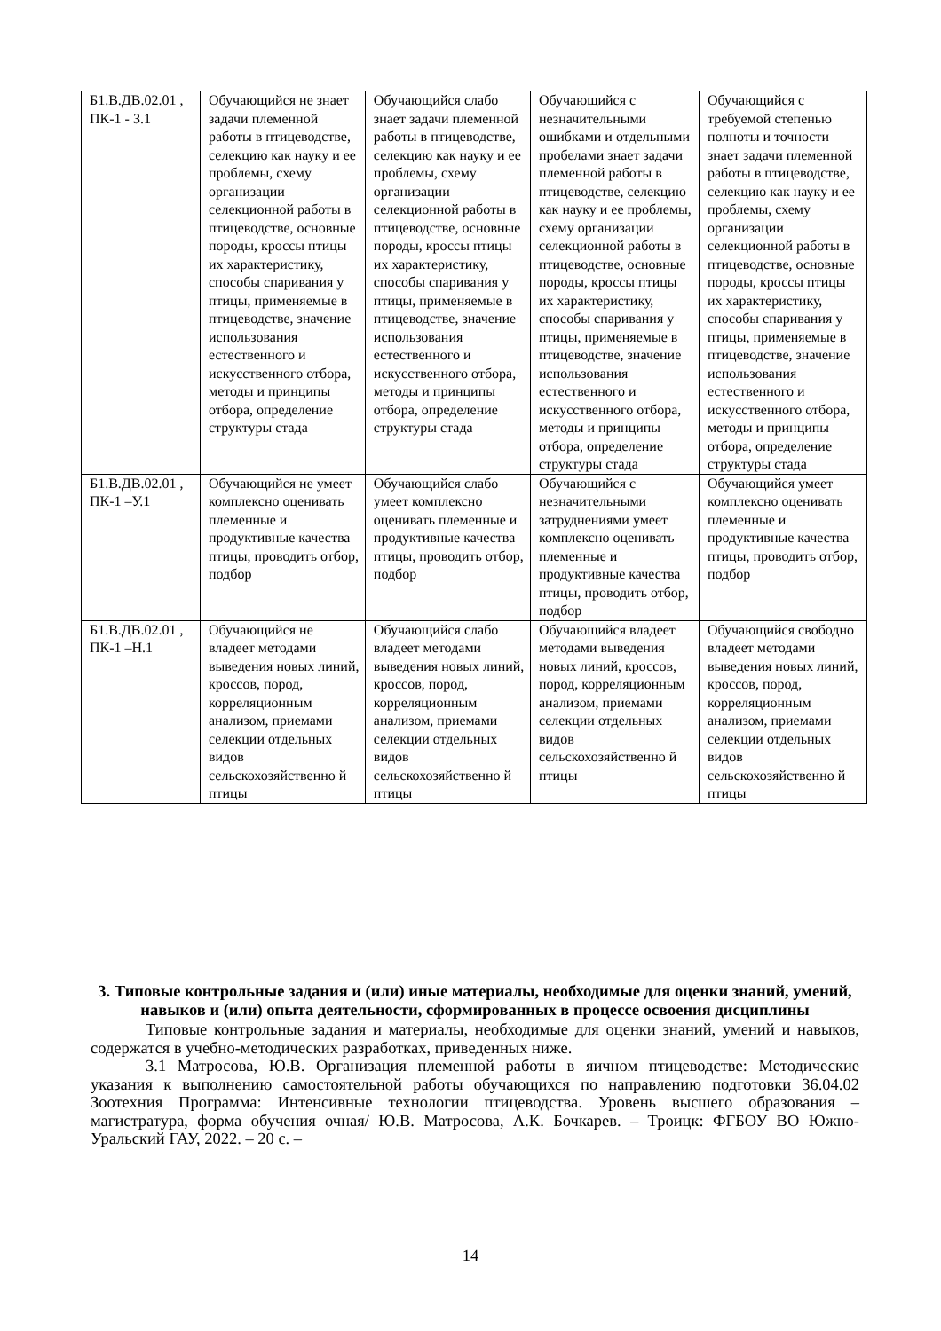| Б1.В.ДВ.02.01 , ПК-1 - З.1 | Обучающийся не знает задачи племенной работы в птицеводстве, селекцию как науку и ее проблемы, схему организации селекционной работы в птицеводстве, основные породы, кроссы птицы их характеристику, способы спаривания у птицы, применяемые в птицеводстве, значение использования естественного и искусственного отбора, методы и принципы отбора, определение структуры стада | Обучающийся слабо знает задачи племенной работы в птицеводстве, селекцию как науку и ее проблемы, схему организации селекционной работы в птицеводстве, основные породы, кроссы птицы их характеристику, способы спаривания у птицы, применяемые в птицеводстве, значение использования естественного и искусственного отбора, методы и принципы отбора, определение структуры стада | Обучающийся с незначительными ошибками и отдельными пробелами знает задачи племенной работы в птицеводстве, селекцию как науку и ее проблемы, схему организации селекционной работы в птицеводстве, основные породы, кроссы птицы их характеристику, способы спаривания у птицы, применяемые в птицеводстве, значение использования естественного и искусственного отбора, методы и принципы отбора, определение структуры стада | Обучающийся с требуемой степенью полноты и точности знает задачи племенной работы в птицеводстве, селекцию как науку и ее проблемы, схему организации селекционной работы в птицеводстве, основные породы, кроссы птицы их характеристику, способы спаривания у птицы, применяемые в птицеводстве, значение использования естественного и искусственного отбора, методы и принципы отбора, определение структуры стада |
| Б1.В.ДВ.02.01 , ПК-1 –У.1 | Обучающийся не умеет комплексно оценивать племенные и продуктивные качества птицы, проводить отбор, подбор | Обучающийся слабо умеет комплексно оценивать племенные и продуктивные качества птицы, проводить отбор, подбор | Обучающийся с незначительными затруднениями умеет комплексно оценивать племенные и продуктивные качества птицы, проводить отбор, подбор | Обучающийся умеет комплексно оценивать племенные и продуктивные качества птицы, проводить отбор, подбор |
| Б1.В.ДВ.02.01 , ПК-1 –Н.1 | Обучающийся не владеет методами выведения новых линий, кроссов, пород, корреляционным анализом, приемами селекции отдельных видов сельскохозяйственно й птицы | Обучающийся слабо владеет методами выведения новых линий, кроссов, пород, корреляционным анализом, приемами селекции отдельных видов сельскохозяйственно й птицы | Обучающийся владеет методами выведения новых линий, кроссов, пород, корреляционным анализом, приемами селекции отдельных видов сельскохозяйственно й птицы | Обучающийся свободно владеет методами выведения новых линий, кроссов, пород, корреляционным анализом, приемами селекции отдельных видов сельскохозяйственно й птицы |
3. Типовые контрольные задания и (или) иные материалы, необходимые для оценки знаний, умений, навыков и (или) опыта деятельности, сформированных в процессе освоения дисциплины
Типовые контрольные задания и материалы, необходимые для оценки знаний, умений и навыков, содержатся в учебно-методических разработках, приведенных ниже.
3.1 Матросова, Ю.В. Организация племенной работы в яичном птицеводстве: Методические указания к выполнению самостоятельной работы обучающихся по направлению подготовки 36.04.02 Зоотехния Программа: Интенсивные технологии птицеводства. Уровень высшего образования – магистратура, форма обучения очная/ Ю.В. Матросова, А.К. Бочкарев. – Троицк: ФГБОУ ВО Южно-Уральский ГАУ, 2022. – 20 с. –
14